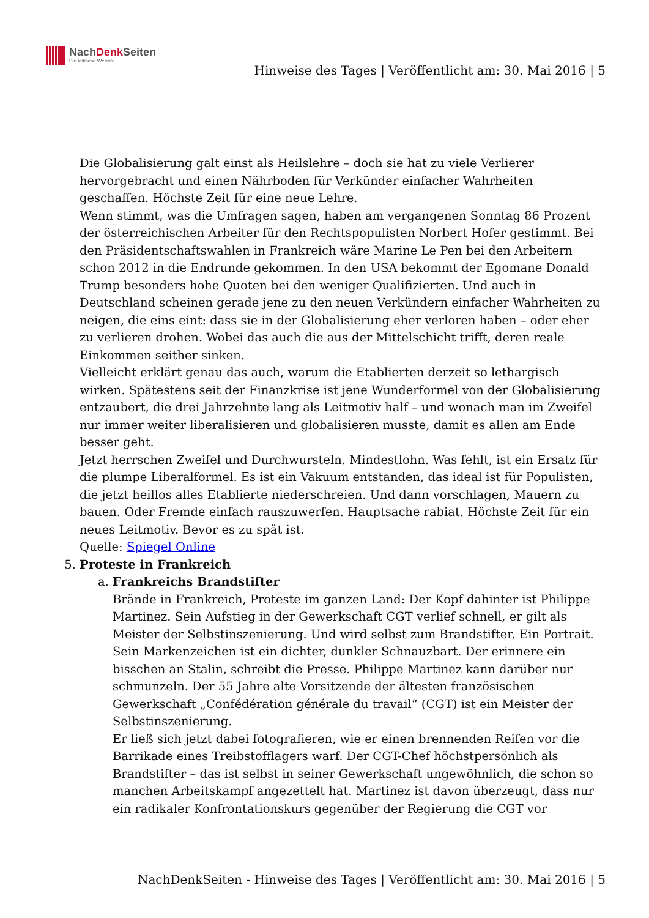NachDenk Seiten
Die kritische Website
Hinweise des Tages | Veröffentlicht am: 30. Mai 2016 | 5
Die Globalisierung galt einst als Heilslehre – doch sie hat zu viele Verlierer hervorgebracht und einen Nährboden für Verkünder einfacher Wahrheiten geschaffen. Höchste Zeit für eine neue Lehre.
Wenn stimmt, was die Umfragen sagen, haben am vergangenen Sonntag 86 Prozent der österreichischen Arbeiter für den Rechtspopulisten Norbert Hofer gestimmt. Bei den Präsidentschaftswahlen in Frankreich wäre Marine Le Pen bei den Arbeitern schon 2012 in die Endrunde gekommen. In den USA bekommt der Egomane Donald Trump besonders hohe Quoten bei den weniger Qualifizierten. Und auch in Deutschland scheinen gerade jene zu den neuen Verkündern einfacher Wahrheiten zu neigen, die eins eint: dass sie in der Globalisierung eher verloren haben – oder eher zu verlieren drohen. Wobei das auch die aus der Mittelschicht trifft, deren reale Einkommen seither sinken.
Vielleicht erklärt genau das auch, warum die Etablierten derzeit so lethargisch wirken. Spätestens seit der Finanzkrise ist jene Wunderformel von der Globalisierung entzaubert, die drei Jahrzehnte lang als Leitmotiv half – und wonach man im Zweifel nur immer weiter liberalisieren und globalisieren musste, damit es allen am Ende besser geht.
Jetzt herrschen Zweifel und Durchwursteln. Mindestlohn. Was fehlt, ist ein Ersatz für die plumpe Liberalformel. Es ist ein Vakuum entstanden, das ideal ist für Populisten, die jetzt heillos alles Etablierte niederschreien. Und dann vorschlagen, Mauern zu bauen. Oder Fremde einfach rauszuwerfen. Hauptsache rabiat. Höchste Zeit für ein neues Leitmotiv. Bevor es zu spät ist.
Quelle: Spiegel Online
5. Proteste in Frankreich
a. Frankreichs Brandstifter
Brände in Frankreich, Proteste im ganzen Land: Der Kopf dahinter ist Philippe Martinez. Sein Aufstieg in der Gewerkschaft CGT verlief schnell, er gilt als Meister der Selbstinszenierung. Und wird selbst zum Brandstifter. Ein Portrait.
Sein Markenzeichen ist ein dichter, dunkler Schnauzbart. Der erinnere ein bisschen an Stalin, schreibt die Presse. Philippe Martinez kann darüber nur schmunzeln. Der 55 Jahre alte Vorsitzende der ältesten französischen Gewerkschaft „Confédération générale du travail“ (CGT) ist ein Meister der Selbstinszenierung.
Er ließ sich jetzt dabei fotografieren, wie er einen brennenden Reifen vor die Barrikade eines Treibstofflagers warf. Der CGT-Chef höchstpersönlich als Brandstifter – das ist selbst in seiner Gewerkschaft ungewöhnlich, die schon so manchen Arbeitskampf angezettelt hat. Martinez ist davon überzeugt, dass nur ein radikaler Konfrontationskurs gegenüber der Regierung die CGT vor
NachDenkSeiten - Hinweise des Tages | Veröffentlicht am: 30. Mai 2016 | 5